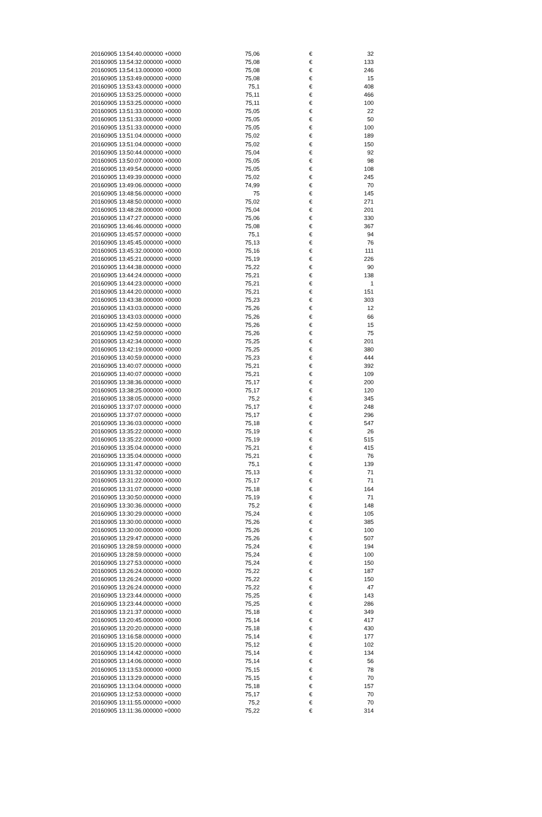| 20160905 13:54:40.000000 +0000 | 75,06 | € | 32 |
| 20160905 13:54:32.000000 +0000 | 75,08 | € | 133 |
| 20160905 13:54:13.000000 +0000 | 75,08 | € | 246 |
| 20160905 13:53:49.000000 +0000 | 75,08 | € | 15 |
| 20160905 13:53:43.000000 +0000 | 75,1 | € | 408 |
| 20160905 13:53:25.000000 +0000 | 75,11 | € | 466 |
| 20160905 13:53:25.000000 +0000 | 75,11 | € | 100 |
| 20160905 13:51:33.000000 +0000 | 75,05 | € | 22 |
| 20160905 13:51:33.000000 +0000 | 75,05 | € | 50 |
| 20160905 13:51:33.000000 +0000 | 75,05 | € | 100 |
| 20160905 13:51:04.000000 +0000 | 75,02 | € | 189 |
| 20160905 13:51:04.000000 +0000 | 75,02 | € | 150 |
| 20160905 13:50:44.000000 +0000 | 75,04 | € | 92 |
| 20160905 13:50:07.000000 +0000 | 75,05 | € | 98 |
| 20160905 13:49:54.000000 +0000 | 75,05 | € | 108 |
| 20160905 13:49:39.000000 +0000 | 75,02 | € | 245 |
| 20160905 13:49:06.000000 +0000 | 74,99 | € | 70 |
| 20160905 13:48:56.000000 +0000 | 75 | € | 145 |
| 20160905 13:48:50.000000 +0000 | 75,02 | € | 271 |
| 20160905 13:48:28.000000 +0000 | 75,04 | € | 201 |
| 20160905 13:47:27.000000 +0000 | 75,06 | € | 330 |
| 20160905 13:46:46.000000 +0000 | 75,08 | € | 367 |
| 20160905 13:45:57.000000 +0000 | 75,1 | € | 94 |
| 20160905 13:45:45.000000 +0000 | 75,13 | € | 76 |
| 20160905 13:45:32.000000 +0000 | 75,16 | € | 111 |
| 20160905 13:45:21.000000 +0000 | 75,19 | € | 226 |
| 20160905 13:44:38.000000 +0000 | 75,22 | € | 90 |
| 20160905 13:44:24.000000 +0000 | 75,21 | € | 138 |
| 20160905 13:44:23.000000 +0000 | 75,21 | € | 1 |
| 20160905 13:44:20.000000 +0000 | 75,21 | € | 151 |
| 20160905 13:43:38.000000 +0000 | 75,23 | € | 303 |
| 20160905 13:43:03.000000 +0000 | 75,26 | € | 12 |
| 20160905 13:43:03.000000 +0000 | 75,26 | € | 66 |
| 20160905 13:42:59.000000 +0000 | 75,26 | € | 15 |
| 20160905 13:42:59.000000 +0000 | 75,26 | € | 75 |
| 20160905 13:42:34.000000 +0000 | 75,25 | € | 201 |
| 20160905 13:42:19.000000 +0000 | 75,25 | € | 380 |
| 20160905 13:40:59.000000 +0000 | 75,23 | € | 444 |
| 20160905 13:40:07.000000 +0000 | 75,21 | € | 392 |
| 20160905 13:40:07.000000 +0000 | 75,21 | € | 109 |
| 20160905 13:38:36.000000 +0000 | 75,17 | € | 200 |
| 20160905 13:38:25.000000 +0000 | 75,17 | € | 120 |
| 20160905 13:38:05.000000 +0000 | 75,2 | € | 345 |
| 20160905 13:37:07.000000 +0000 | 75,17 | € | 248 |
| 20160905 13:37:07.000000 +0000 | 75,17 | € | 296 |
| 20160905 13:36:03.000000 +0000 | 75,18 | € | 547 |
| 20160905 13:35:22.000000 +0000 | 75,19 | € | 26 |
| 20160905 13:35:22.000000 +0000 | 75,19 | € | 515 |
| 20160905 13:35:04.000000 +0000 | 75,21 | € | 415 |
| 20160905 13:35:04.000000 +0000 | 75,21 | € | 76 |
| 20160905 13:31:47.000000 +0000 | 75,1 | € | 139 |
| 20160905 13:31:32.000000 +0000 | 75,13 | € | 71 |
| 20160905 13:31:22.000000 +0000 | 75,17 | € | 71 |
| 20160905 13:31:07.000000 +0000 | 75,18 | € | 164 |
| 20160905 13:30:50.000000 +0000 | 75,19 | € | 71 |
| 20160905 13:30:36.000000 +0000 | 75,2 | € | 148 |
| 20160905 13:30:29.000000 +0000 | 75,24 | € | 105 |
| 20160905 13:30:00.000000 +0000 | 75,26 | € | 385 |
| 20160905 13:30:00.000000 +0000 | 75,26 | € | 100 |
| 20160905 13:29:47.000000 +0000 | 75,26 | € | 507 |
| 20160905 13:28:59.000000 +0000 | 75,24 | € | 194 |
| 20160905 13:28:59.000000 +0000 | 75,24 | € | 100 |
| 20160905 13:27:53.000000 +0000 | 75,24 | € | 150 |
| 20160905 13:26:24.000000 +0000 | 75,22 | € | 187 |
| 20160905 13:26:24.000000 +0000 | 75,22 | € | 150 |
| 20160905 13:26:24.000000 +0000 | 75,22 | € | 47 |
| 20160905 13:23:44.000000 +0000 | 75,25 | € | 143 |
| 20160905 13:23:44.000000 +0000 | 75,25 | € | 286 |
| 20160905 13:21:37.000000 +0000 | 75,18 | € | 349 |
| 20160905 13:20:45.000000 +0000 | 75,14 | € | 417 |
| 20160905 13:20:20.000000 +0000 | 75,18 | € | 430 |
| 20160905 13:16:58.000000 +0000 | 75,14 | € | 177 |
| 20160905 13:15:20.000000 +0000 | 75,12 | € | 102 |
| 20160905 13:14:42.000000 +0000 | 75,14 | € | 134 |
| 20160905 13:14:06.000000 +0000 | 75,14 | € | 56 |
| 20160905 13:13:53.000000 +0000 | 75,15 | € | 78 |
| 20160905 13:13:29.000000 +0000 | 75,15 | € | 70 |
| 20160905 13:13:04.000000 +0000 | 75,18 | € | 157 |
| 20160905 13:12:53.000000 +0000 | 75,17 | € | 70 |
| 20160905 13:11:55.000000 +0000 | 75,2 | € | 70 |
| 20160905 13:11:36.000000 +0000 | 75,22 | € | 314 |